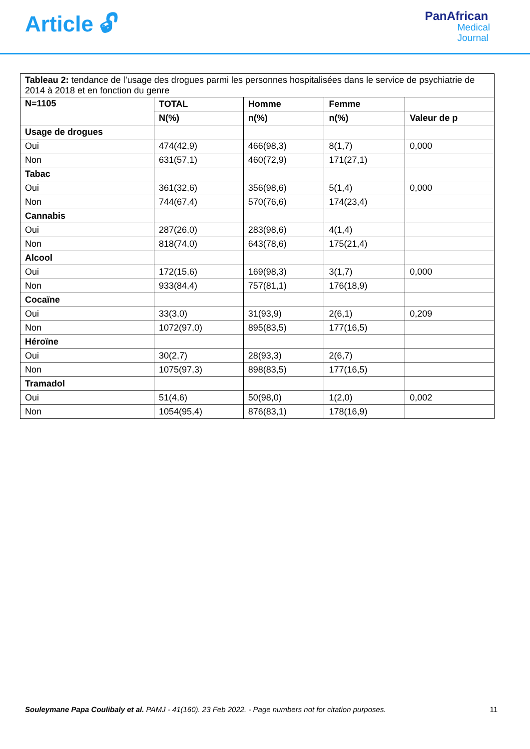Article 🔓︎
PanAfrican
Medical
Journal
| Tableau 2: tendance de l’usage des drogues parmi les personnes hospitalisées dans le service de psychiatrie de 2014 à 2018 et en fonction du genre | | | | |
| N=1105 | TOTAL | Homme | Femme | |
| | N(%) | n(%) | n(%) | Valeur de p |
| Usage de drogues | | | | |
| Oui | 474(42,9) | 466(98,3) | 8(1,7) | 0,000 |
| Non | 631(57,1) | 460(72,9) | 171(27,1) | |
| Tabac | | | | |
| Oui | 361(32,6) | 356(98,6) | 5(1,4) | 0,000 |
| Non | 744(67,4) | 570(76,6) | 174(23,4) | |
| Cannabis | | | | |
| Oui | 287(26,0) | 283(98,6) | 4(1,4) | |
| Non | 818(74,0) | 643(78,6) | 175(21,4) | |
| Alcool | | | | |
| Oui | 172(15,6) | 169(98,3) | 3(1,7) | 0,000 |
| Non | 933(84,4) | 757(81,1) | 176(18,9) | |
| Cocaïne | | | | |
| Oui | 33(3,0) | 31(93,9) | 2(6,1) | 0,209 |
| Non | 1072(97,0) | 895(83,5) | 177(16,5) | |
| Héroïne | | | | |
| Oui | 30(2,7) | 28(93,3) | 2(6,7) | |
| Non | 1075(97,3) | 898(83,5) | 177(16,5) | |
| Tramadol | | | | |
| Oui | 51(4,6) | 50(98,0) | 1(2,0) | 0,002 |
| Non | 1054(95,4) | 876(83,1) | 178(16,9) | |
Souleymane Papa Coulibaly et al. PAMJ - 41(160). 23 Feb 2022. - Page numbers not for citation purposes.
11